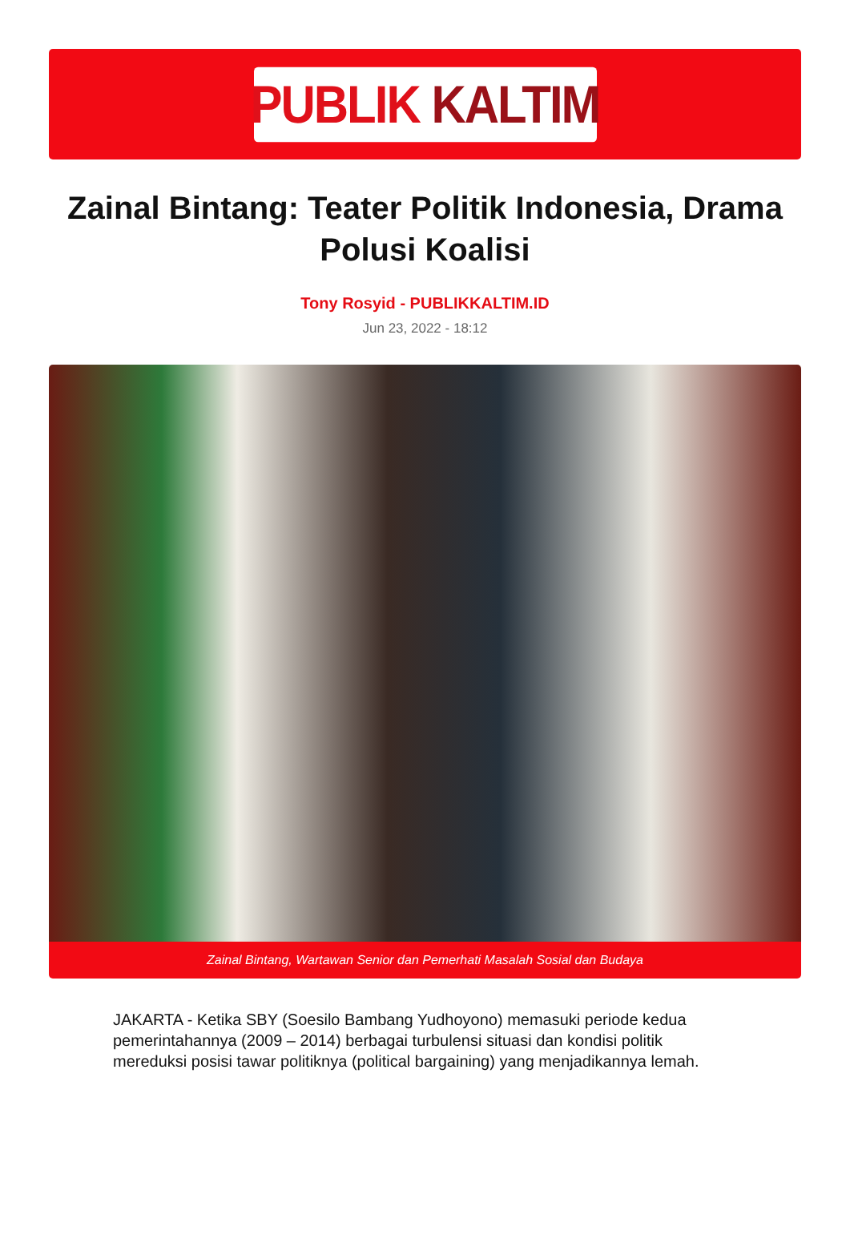PUBLIK KALTIM
Zainal Bintang: Teater Politik Indonesia, Drama Polusi Koalisi
Tony Rosyid - PUBLIKKALTIM.ID
Jun 23, 2022 - 18:12
Zainal Bintang, Wartawan Senior dan Pemerhati Masalah Sosial dan Budaya
JAKARTA - Ketika SBY (Soesilo Bambang Yudhoyono) memasuki periode kedua pemerintahannya (2009 – 2014) berbagai turbulensi situasi dan kondisi politik mereduksi posisi tawar politiknya (political bargaining) yang menjadikannya lemah.